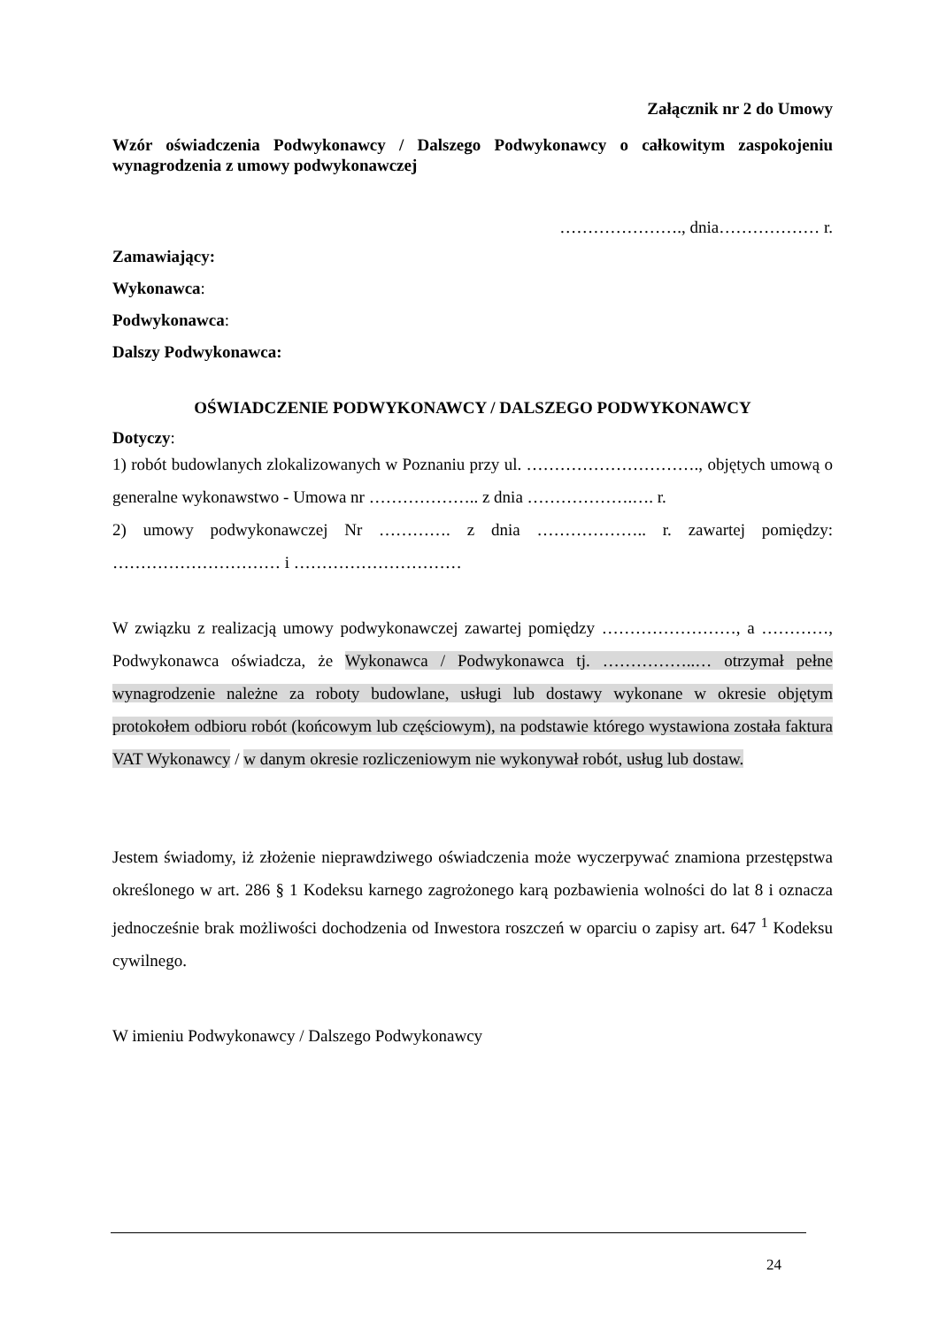Załącznik nr 2 do Umowy
Wzór oświadczenia Podwykonawcy / Dalszego Podwykonawcy o całkowitym zaspokojeniu wynagrodzenia z umowy podwykonawczej
…………………., dnia……………… r.
Zamawiający:
Wykonawca:
Podwykonawca:
Dalszy Podwykonawca:
OŚWIADCZENIE PODWYKONAWCY / DALSZEGO PODWYKONAWCY
Dotyczy:
1) robót budowlanych zlokalizowanych w Poznaniu przy ul. …………………………., objętych umową o generalne wykonawstwo - Umowa nr ……………….. z dnia ……………….…. r.
2) umowy podwykonawczej Nr …………. z dnia ……………….. r. zawartej pomiędzy: ………………………… i …………………………
W związku z realizacją umowy podwykonawczej zawartej pomiędzy ……………………, a …………, Podwykonawca oświadcza, że Wykonawca / Podwykonawca tj. ……………..… otrzymał pełne wynagrodzenie należne za roboty budowlane, usługi lub dostawy wykonane w okresie objętym protokołem odbioru robót (końcowym lub częściowym), na podstawie którego wystawiona została faktura VAT Wykonawcy / w danym okresie rozliczeniowym nie wykonywał robót, usług lub dostaw.
Jestem świadomy, iż złożenie nieprawdziwego oświadczenia może wyczerpywać znamiona przestępstwa określonego w art. 286 § 1 Kodeksu karnego zagrożonego karą pozbawienia wolności do lat 8 i oznacza jednocześnie brak możliwości dochodzenia od Inwestora roszczeń w oparciu o zapisy art. 647 <sup>1</sup> Kodeksu cywilnego.
W imieniu Podwykonawcy / Dalszego Podwykonawcy
24